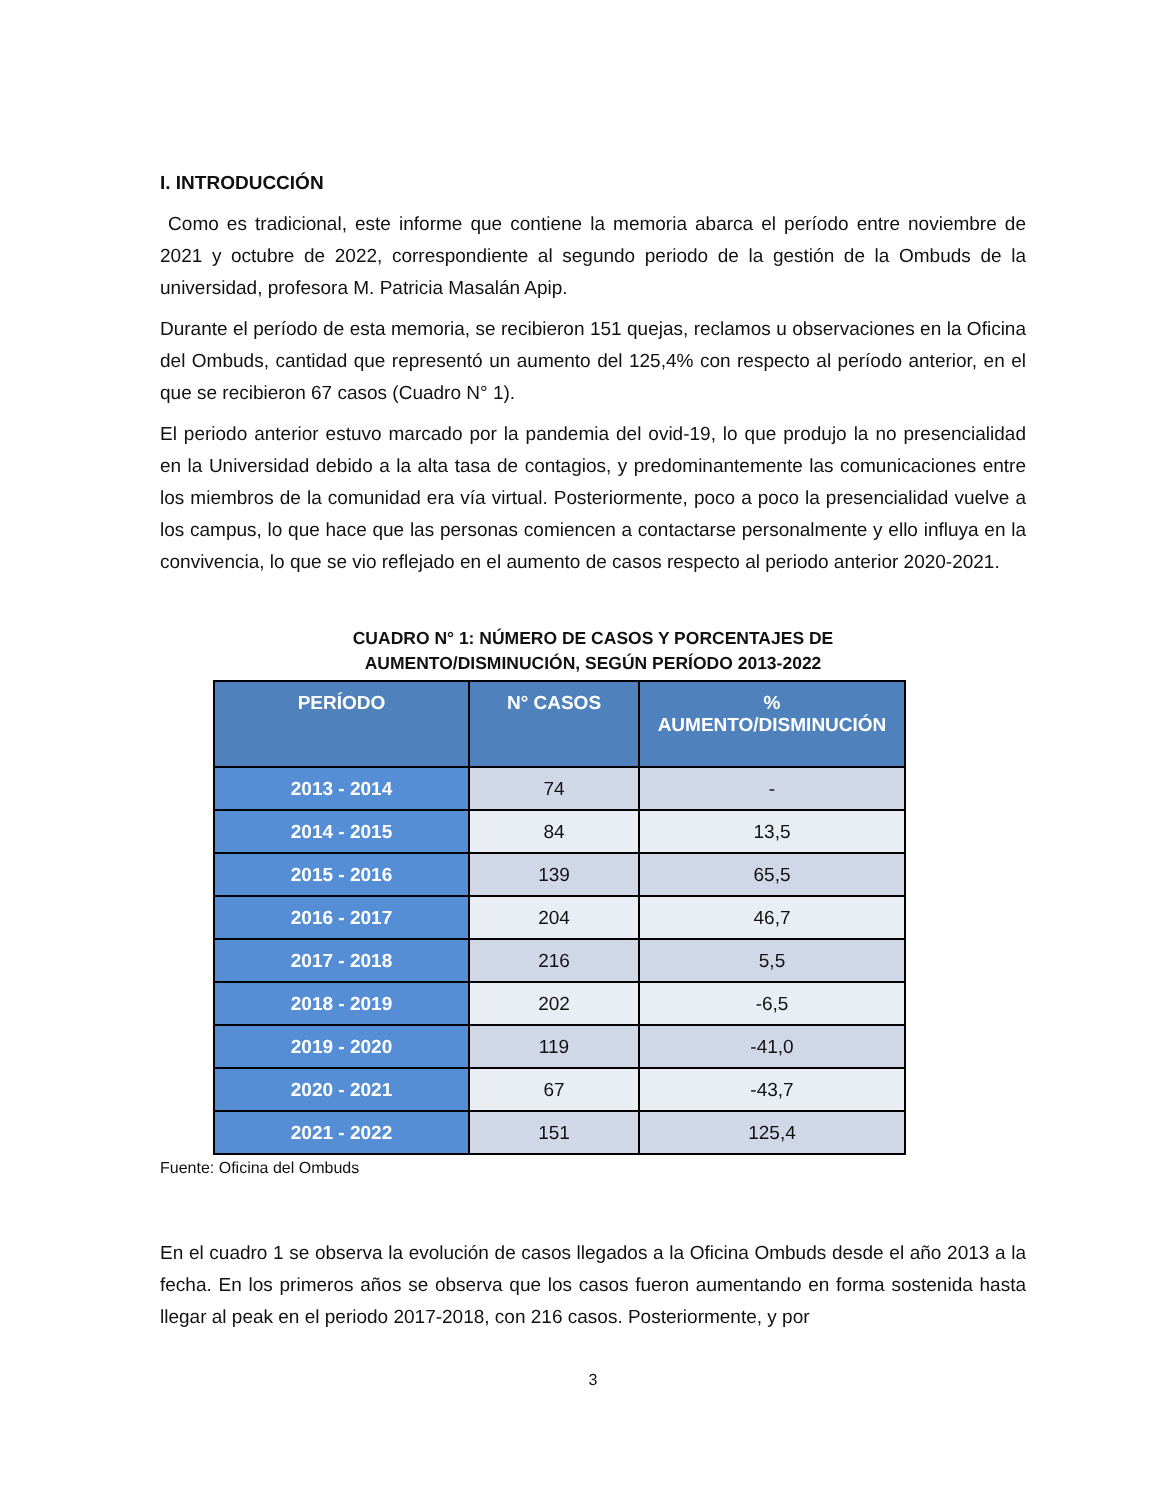I. INTRODUCCIÓN
Como es tradicional, este informe que contiene la memoria abarca el período entre noviembre de 2021 y octubre de 2022, correspondiente al segundo periodo de la gestión de la Ombuds de la universidad, profesora M. Patricia Masalán Apip.
Durante el período de esta memoria, se recibieron 151 quejas, reclamos u observaciones en la Oficina del Ombuds, cantidad que representó un aumento del 125,4% con respecto al período anterior, en el que se recibieron 67 casos (Cuadro N° 1).
El periodo anterior estuvo marcado por la pandemia del ovid-19, lo que produjo la no presencialidad en la Universidad debido a la alta tasa de contagios, y predominantemente las comunicaciones entre los miembros de la comunidad era vía virtual. Posteriormente, poco a poco la presencialidad vuelve a los campus, lo que hace que las personas comiencen a contactarse personalmente y ello influya en la convivencia, lo que se vio reflejado en el aumento de casos respecto al periodo anterior 2020-2021.
CUADRO N° 1: NÚMERO DE CASOS Y PORCENTAJES DE
AUMENTO/DISMINUCIÓN, SEGÚN PERÍODO 2013-2022
| PERÍODO | N° CASOS | % AUMENTO/DISMINUCIÓN |
| --- | --- | --- |
| 2013 - 2014 | 74 | - |
| 2014 - 2015 | 84 | 13,5 |
| 2015 - 2016 | 139 | 65,5 |
| 2016 - 2017 | 204 | 46,7 |
| 2017 - 2018 | 216 | 5,5 |
| 2018 - 2019 | 202 | -6,5 |
| 2019 - 2020 | 119 | -41,0 |
| 2020 - 2021 | 67 | -43,7 |
| 2021 - 2022 | 151 | 125,4 |
Fuente: Oficina del Ombuds
En el cuadro 1 se observa la evolución de casos llegados a la Oficina Ombuds desde el año 2013 a la fecha. En los primeros años se observa que los casos fueron aumentando en forma sostenida hasta llegar al peak en el periodo 2017-2018, con 216 casos. Posteriormente, y por
3